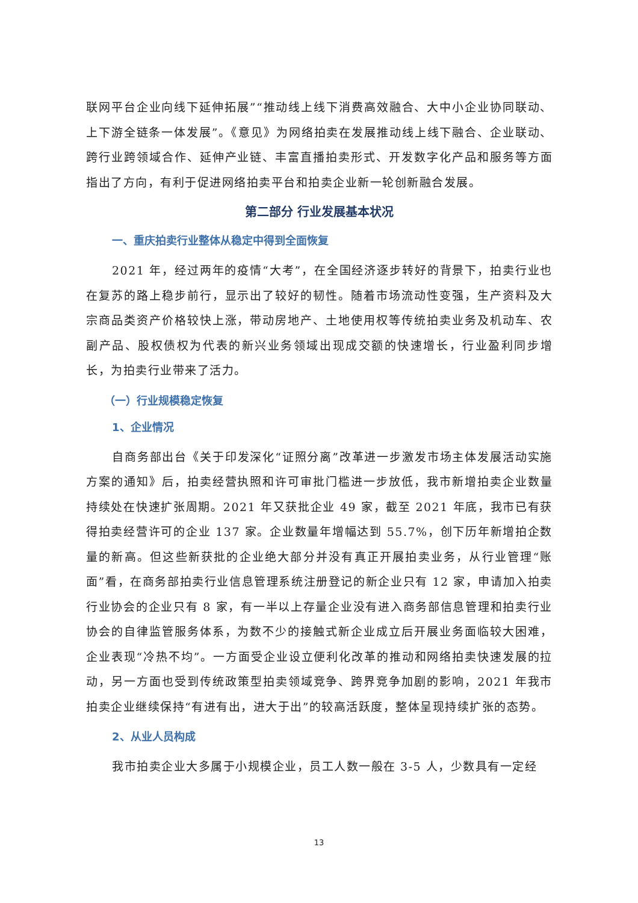联网平台企业向线下延伸拓展”“推动线上线下消费高效融合、大中小企业协同联动、上下游全链条一体发展”。《意见》为网络拍卖在发展推动线上线下融合、企业联动、跨行业跨领域合作、延伸产业链、丰富直播拍卖形式、开发数字化产品和服务等方面指出了方向，有利于促进网络拍卖平台和拍卖企业新一轮创新融合发展。
第二部分 行业发展基本状况
一、重庆拍卖行业整体从稳定中得到全面恢复
2021 年，经过两年的疫情“大考”，在全国经济逐步转好的背景下，拍卖行业也在复苏的路上稳步前行，显示出了较好的韧性。随着市场流动性变强，生产资料及大宗商品类资产价格较快上涨，带动房地产、土地使用权等传统拍卖业务及机动车、农副产品、股权债权为代表的新兴业务领域出现成交额的快速增长，行业盈利同步增长，为拍卖行业带来了活力。
（一）行业规模稳定恢复
1、企业情况
自商务部出台《关于印发深化“证照分离”改革进一步激发市场主体发展活动实施方案的通知》后，拍卖经营执照和许可审批门槛进一步放低，我市新增拍卖企业数量持续处在快速扩张周期。2021 年又获批企业 49 家，截至 2021 年底，我市已有获得拍卖经营许可的企业 137 家。企业数量年增幅达到 55.7%，创下历年新增拍企数量的新高。但这些新获批的企业绝大部分并没有真正开展拍卖业务，从行业管理“账面”看，在商务部拍卖行业信息管理系统注册登记的新企业只有 12 家，申请加入拍卖行业协会的企业只有 8 家，有一半以上存量企业没有进入商务部信息管理和拍卖行业协会的自律监管服务体系，为数不少的接触式新企业成立后开展业务面临较大困难，企业表现“冷热不均”。一方面受企业设立便利化改革的推动和网络拍卖快速发展的拉动，另一方面也受到传统政策型拍卖领域竞争、跨界竞争加剧的影响，2021 年我市拍卖企业继续保持“有进有出，进大于出”的较高活跃度，整体呈现持续扩张的态势。
2、从业人员构成
我市拍卖企业大多属于小规模企业，员工人数一般在 3-5 人，少数具有一定经
13